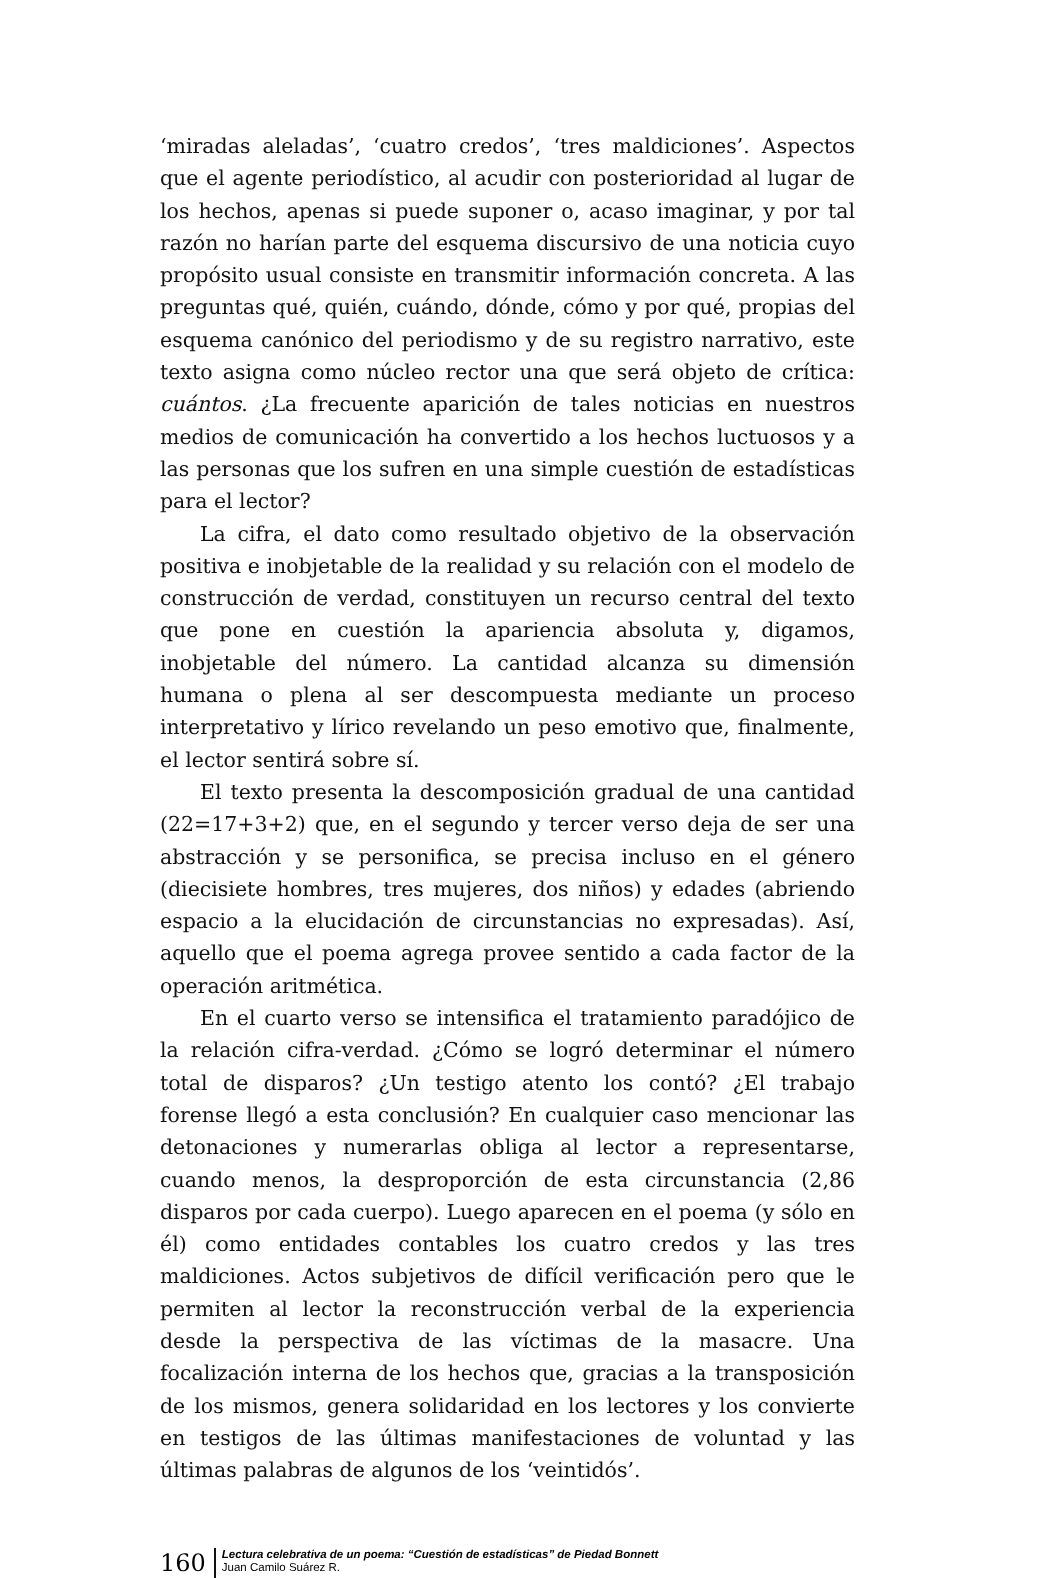‘miradas aleladas’, ‘cuatro credos’, ‘tres maldiciones’. Aspectos que el agente periodístico, al acudir con posterioridad al lugar de los hechos, apenas si puede suponer o, acaso imaginar, y por tal razón no harían parte del esquema discursivo de una noticia cuyo propósito usual consiste en transmitir información concreta. A las preguntas qué, quién, cuándo, dónde, cómo y por qué, propias del esquema canónico del periodismo y de su registro narrativo, este texto asigna como núcleo rector una que será objeto de crítica: cuántos. ¿La frecuente aparición de tales noticias en nuestros medios de comunicación ha convertido a los hechos luctuosos y a las personas que los sufren en una simple cuestión de estadísticas para el lector?
La cifra, el dato como resultado objetivo de la observación positiva e inobjetable de la realidad y su relación con el modelo de construcción de verdad, constituyen un recurso central del texto que pone en cuestión la apariencia absoluta y, digamos, inobjetable del número. La cantidad alcanza su dimensión humana o plena al ser descompuesta mediante un proceso interpretativo y lírico revelando un peso emotivo que, finalmente, el lector sentirá sobre sí.
El texto presenta la descomposición gradual de una cantidad (22=17+3+2) que, en el segundo y tercer verso deja de ser una abstracción y se personifica, se precisa incluso en el género (diecisiete hombres, tres mujeres, dos niños) y edades (abriendo espacio a la elucidación de circunstancias no expresadas). Así, aquello que el poema agrega provee sentido a cada factor de la operación aritmética.
En el cuarto verso se intensifica el tratamiento paradójico de la relación cifra-verdad. ¿Cómo se logró determinar el número total de disparos? ¿Un testigo atento los contó? ¿El trabajo forense llegó a esta conclusión? En cualquier caso mencionar las detonaciones y numerarlas obliga al lector a representarse, cuando menos, la desproporción de esta circunstancia (2,86 disparos por cada cuerpo). Luego aparecen en el poema (y sólo en él) como entidades contables los cuatro credos y las tres maldiciones. Actos subjetivos de difícil verificación pero que le permiten al lector la reconstrucción verbal de la experiencia desde la perspectiva de las víctimas de la masacre. Una focalización interna de los hechos que, gracias a la transposición de los mismos, genera solidaridad en los lectores y los convierte en testigos de las últimas manifestaciones de voluntad y las últimas palabras de algunos de los ‘veintidós’.
160
Lectura celebrativa de un poema: “Cuestión de estadísticas” de Piedad Bonnett
Juan Camilo Suárez R.